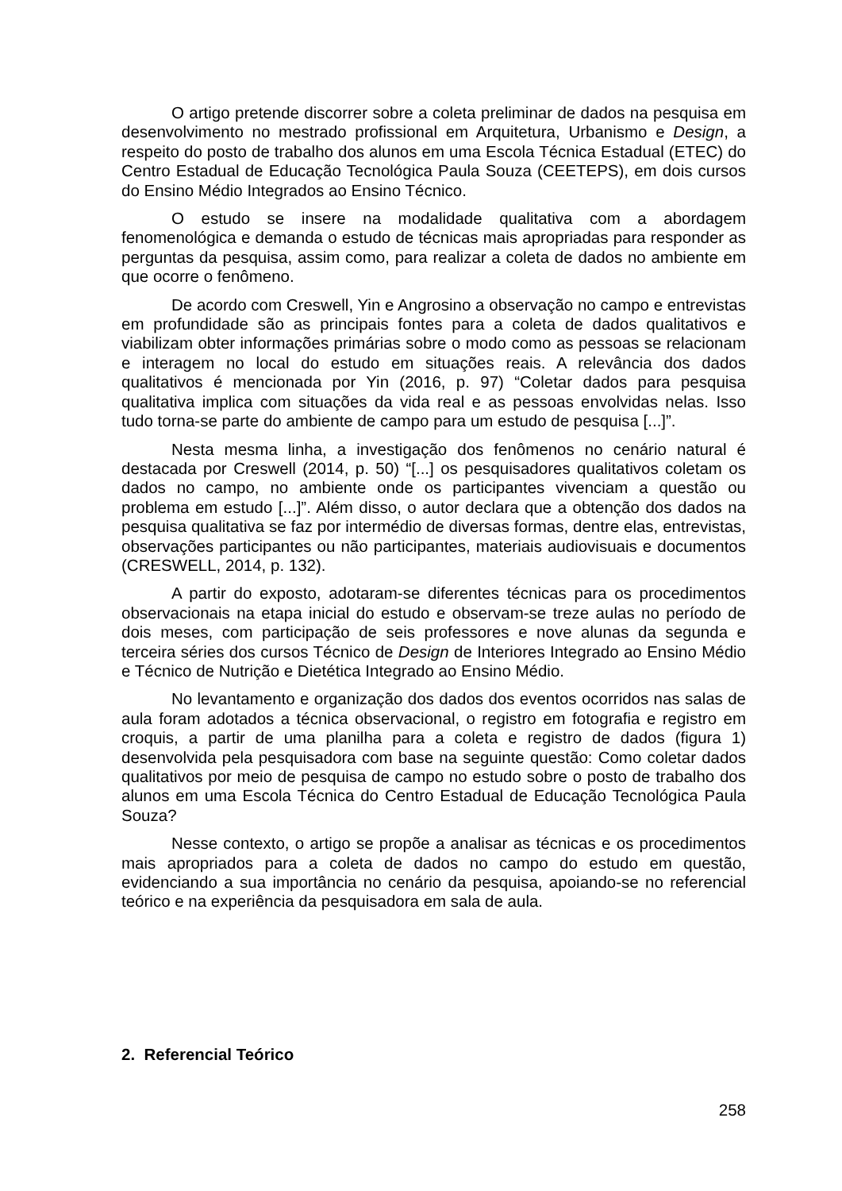O artigo pretende discorrer sobre a coleta preliminar de dados na pesquisa em desenvolvimento no mestrado profissional em Arquitetura, Urbanismo e Design, a respeito do posto de trabalho dos alunos em uma Escola Técnica Estadual (ETEC) do Centro Estadual de Educação Tecnológica Paula Souza (CEETEPS), em dois cursos do Ensino Médio Integrados ao Ensino Técnico.
O estudo se insere na modalidade qualitativa com a abordagem fenomenológica e demanda o estudo de técnicas mais apropriadas para responder as perguntas da pesquisa, assim como, para realizar a coleta de dados no ambiente em que ocorre o fenômeno.
De acordo com Creswell, Yin e Angrosino a observação no campo e entrevistas em profundidade são as principais fontes para a coleta de dados qualitativos e viabilizam obter informações primárias sobre o modo como as pessoas se relacionam e interagem no local do estudo em situações reais. A relevância dos dados qualitativos é mencionada por Yin (2016, p. 97) “Coletar dados para pesquisa qualitativa implica com situações da vida real e as pessoas envolvidas nelas. Isso tudo torna-se parte do ambiente de campo para um estudo de pesquisa [...]”.
Nesta mesma linha, a investigação dos fenômenos no cenário natural é destacada por Creswell (2014, p. 50) “[...] os pesquisadores qualitativos coletam os dados no campo, no ambiente onde os participantes vivenciam a questão ou problema em estudo [...]”. Além disso, o autor declara que a obtenção dos dados na pesquisa qualitativa se faz por intermédio de diversas formas, dentre elas, entrevistas, observações participantes ou não participantes, materiais audiovisuais e documentos (CRESWELL, 2014, p. 132).
A partir do exposto, adotaram-se diferentes técnicas para os procedimentos observacionais na etapa inicial do estudo e observam-se treze aulas no período de dois meses, com participação de seis professores e nove alunas da segunda e terceira séries dos cursos Técnico de Design de Interiores Integrado ao Ensino Médio e Técnico de Nutrição e Dietética Integrado ao Ensino Médio.
No levantamento e organização dos dados dos eventos ocorridos nas salas de aula foram adotados a técnica observacional, o registro em fotografia e registro em croquis, a partir de uma planilha para a coleta e registro de dados (figura 1) desenvolvida pela pesquisadora com base na seguinte questão: Como coletar dados qualitativos por meio de pesquisa de campo no estudo sobre o posto de trabalho dos alunos em uma Escola Técnica do Centro Estadual de Educação Tecnológica Paula Souza?
Nesse contexto, o artigo se propõe a analisar as técnicas e os procedimentos mais apropriados para a coleta de dados no campo do estudo em questão, evidenciando a sua importância no cenário da pesquisa, apoiando-se no referencial teórico e na experiência da pesquisadora em sala de aula.
2. Referencial Teórico
258